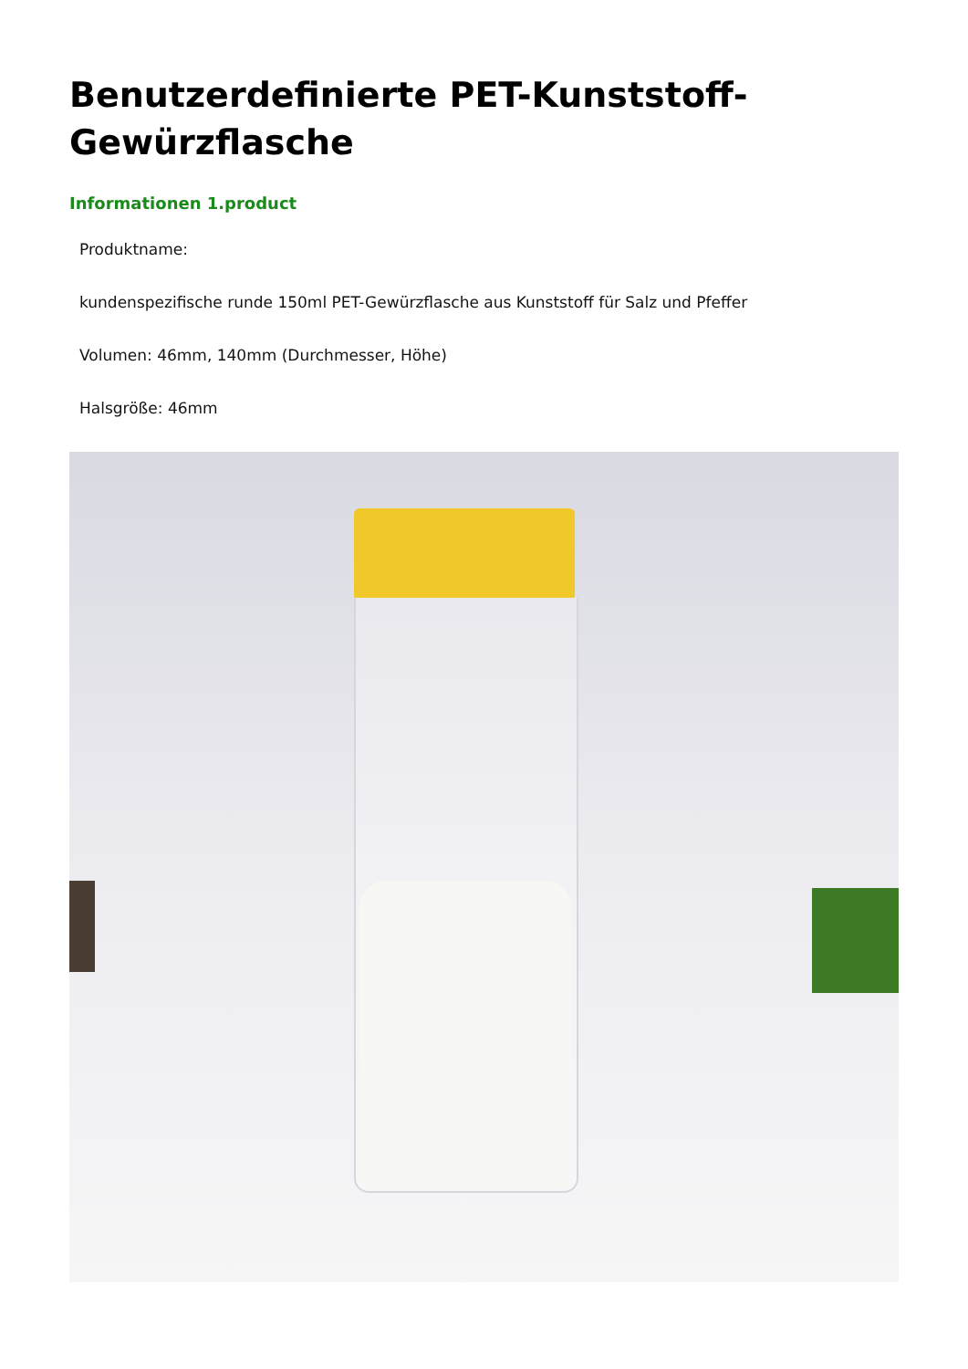Benutzerdefinierte PET-Kunststoff-Gewürzflasche
Informationen 1.product
Produktname:
kundenspezifische runde 150ml PET-Gewürzflasche aus Kunststoff für Salz und Pfeffer
Volumen: 46mm, 140mm (Durchmesser, Höhe)
Halsgröße: 46mm